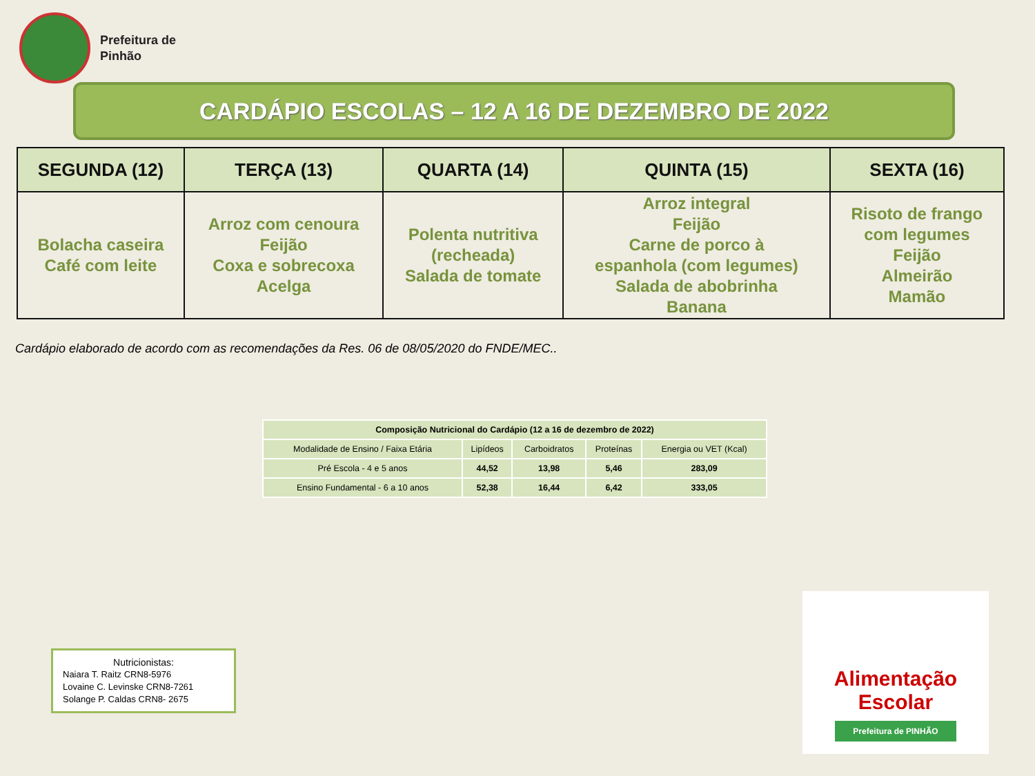Prefeitura de
Pinhão
CARDÁPIO ESCOLAS – 12 A 16 DE DEZEMBRO DE 2022
| SEGUNDA (12) | TERÇA (13) | QUARTA (14) | QUINTA (15) | SEXTA (16) |
| --- | --- | --- | --- | --- |
| Bolacha caseira Café com leite | Arroz com cenoura Feijão Coxa e sobrecoxa Acelga | Polenta nutritiva (recheada) Salada de tomate | Arroz integral Feijão Carne de porco à espanhola (com legumes) Salada de abobrinha Banana | Risoto de frango com legumes Feijão Almeirão Mamão |
Cardápio elaborado de acordo com as recomendações da Res. 06 de 08/05/2020 do FNDE/MEC..
| Composição Nutricional do Cardápio (12 a 16 de dezembro de 2022) | | | | |
| --- | --- | --- | --- | --- |
| Modalidade de Ensino / Faixa Etária | Lipídeos | Carboidratos | Proteínas | Energia ou VET (Kcal) |
| Pré Escola - 4 e 5 anos | 44,52 | 13,98 | 5,46 | 283,09 |
| Ensino Fundamental - 6 a 10 anos | 52,38 | 16,44 | 6,42 | 333,05 |
Nutricionistas:
Naiara T. Raitz CRN8-5976
Lovaine C. Levinske CRN8-7261
Solange P. Caldas CRN8- 2675
Alimentação Escolar
Prefeitura de PINHÃO